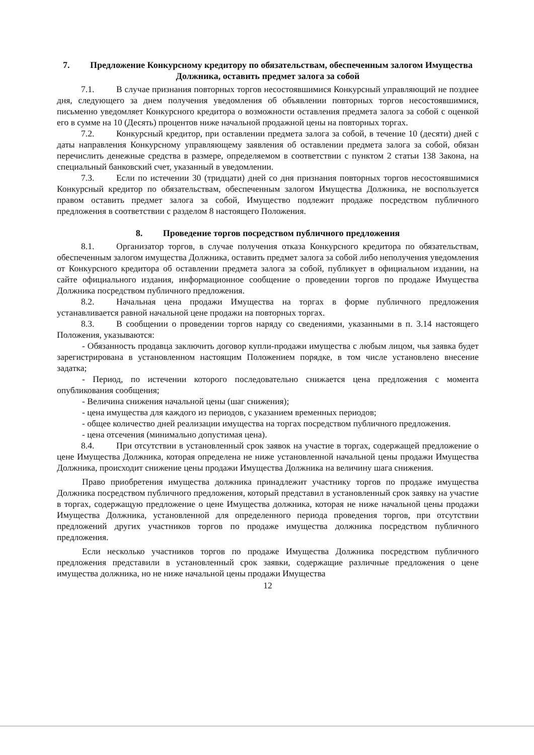7. Предложение Конкурсному кредитору по обязательствам, обеспеченным залогом Имущества Должника, оставить предмет залога за собой
7.1. В случае признания повторных торгов несостоявшимися Конкурсный управляющий не позднее дня, следующего за днем получения уведомления об объявлении повторных торгов несостоявшимися, письменно уведомляет Конкурсного кредитора о возможности оставления предмета залога за собой с оценкой его в сумме на 10 (Десять) процентов ниже начальной продажной цены на повторных торгах.
7.2. Конкурсный кредитор, при оставлении предмета залога за собой, в течение 10 (десяти) дней с даты направления Конкурсному управляющему заявления об оставлении предмета залога за собой, обязан перечислить денежные средства в размере, определяемом в соответствии с пунктом 2 статьи 138 Закона, на специальный банковский счет, указанный в уведомлении.
7.3. Если по истечении 30 (тридцати) дней со дня признания повторных торгов несостоявшимися Конкурсный кредитор по обязательствам, обеспеченным залогом Имущества Должника, не воспользуется правом оставить предмет залога за собой, Имущество подлежит продаже посредством публичного предложения в соответствии с разделом 8 настоящего Положения.
8. Проведение торгов посредством публичного предложения
8.1. Организатор торгов, в случае получения отказа Конкурсного кредитора по обязательствам, обеспеченным залогом имущества Должника, оставить предмет залога за собой либо неполучения уведомления от Конкурсного кредитора об оставлении предмета залога за собой, публикует в официальном издании, на сайте официального издания, информационное сообщение о проведении торгов по продаже Имущества Должника посредством публичного предложения.
8.2. Начальная цена продажи Имущества на торгах в форме публичного предложения устанавливается равной начальной цене продажи на повторных торгах.
8.3. В сообщении о проведении торгов наряду со сведениями, указанными в п. 3.14 настоящего Положения, указываются:
- Обязанность продавца заключить договор купли-продажи имущества с любым лицом, чья заявка будет зарегистрирована в установленном настоящим Положением порядке, в том числе установлено внесение задатка;
- Период, по истечении которого последовательно снижается цена предложения с момента опубликования сообщения;
- Величина снижения начальной цены (шаг снижения);
- цена имущества для каждого из периодов, с указанием временных периодов;
- общее количество дней реализации имущества на торгах посредством публичного предложения.
- цена отсечения (минимально допустимая цена).
8.4. При отсутствии в установленный срок заявок на участие в торгах, содержащей предложение о цене Имущества Должника, которая определена не ниже установленной начальной цены продажи Имущества Должника, происходит снижение цены продажи Имущества Должника на величину шага снижения.
Право приобретения имущества должника принадлежит участнику торгов по продаже имущества Должника посредством публичного предложения, который представил в установленный срок заявку на участие в торгах, содержащую предложение о цене Имущества должника, которая не ниже начальной цены продажи Имущества Должника, установленной для определенного периода проведения торгов, при отсутствии предложений других участников торгов по продаже имущества должника посредством публичного предложения.
Если несколько участников торгов по продаже Имущества Должника посредством публичного предложения представили в установленный срок заявки, содержащие различные предложения о цене имущества должника, но не ниже начальной цены продажи Имущества
12